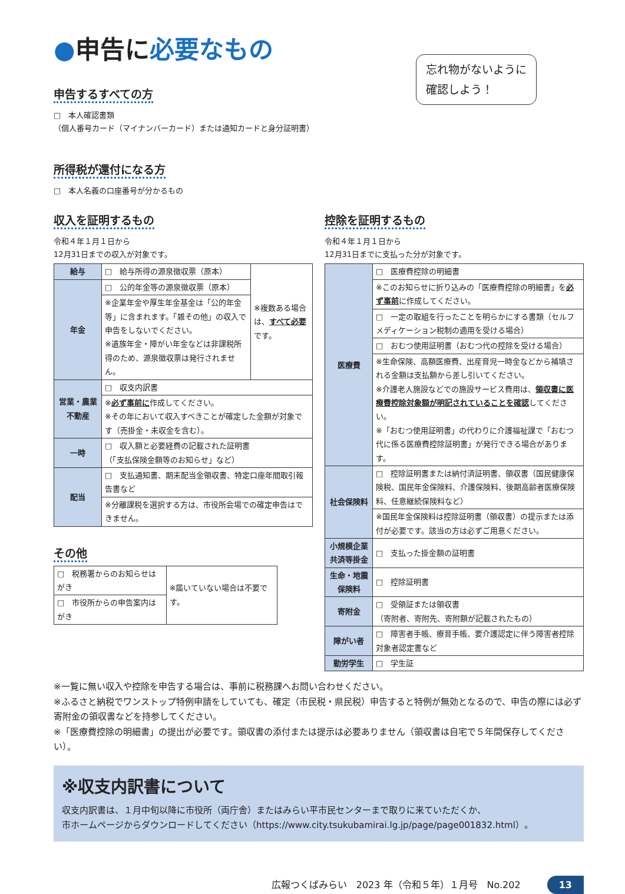●申告に必要なもの
忘れ物がないように
確認しよう！
申告するすべての方
□　本人確認書類
（個人番号カード（マイナンバーカード）または通知カードと身分証明書）
所得税が還付になる方
□　本人名義の口座番号が分かるもの
収入を証明するもの
令和４年１月１日から
12月31日までの収入が対象です。
| 給与 | □ 給与所得の源泉徴収票（原本） | ※複数ある場合は、 すべて必要 です。 |
| 年金 | □ 公的年金等の源泉徴収票（原本） | |
| | ※企業年金や厚生年金基金は「公的年金等」に含まれます。「雑その他」の収入で申告をしないでください。 ※遺族年金・障がい年金などは非課税所得のため、源泉徴収票は発行されません。 | |
| 営業・農業 不動産 | □ 収支内訳書 | |
| | ※ 必ず事前に 作成してください。 ※その年において収入すべきことが確定した金額が対象です（売掛金・未収金を含む）。 | |
| 一時 | □ 収入額と必要経費の記載された証明書 （「支払保険金額等のお知らせ」など） | |
| 配当 | □ 支払通知書、期末配当金領収書、特定口座年間取引報告書など | |
| | ※分離課税を選択する方は、市役所会場での確定申告はできません。 | |
その他
| □ 税務署からのお知らせはがき | ※届いていない場合は不要です。 |
| □ 市役所からの申告案内はがき | |
控除を証明するもの
令和４年１月１日から
12月31日までに支払った分が対象です。
| 医療費 | □ 医療費控除の明細書 |
| | ※このお知らせに折り込みの「医療費控除の明細書」を 必ず事前 に作成してください。 |
| | □ 一定の取組を行ったことを明らかにする書類（セルフメディケーション税制の適用を受ける場合） |
| | □ おむつ使用証明書（おむつ代の控除を受ける場合） |
| | ※生命保険、高額医療費、出産育児一時金などから補填される金額は支払額から差し引いてください。 ※介護老人施設などでの施設サービス費用は、 領収書に医療費控除対象額が明記されていることを確認 してください。 ※「おむつ使用証明書」の代わりに介護福祉課で「おむつ代に係る医療費控除証明書」が発行できる場合があります。 |
| 社会保険料 | □ 控除証明書または納付済証明書、領収書（国民健康保険税、国民年金保険料、介護保険料、後期高齢者医療保険料、任意継続保険料など） |
| | ※国民年金保険料は控除証明書（領収書）の提示または添付が必要です。該当の方は必ずご用意ください。 |
| 小規模企業 共済等掛金 | □ 支払った掛金額の証明書 |
| 生命・地震 保険料 | □ 控除証明書 |
| 寄附金 | □ 受領証または領収書 （寄附者、寄附先、寄附額が記載されたもの） |
| 障がい者 | □ 障害者手帳、療育手帳、要介護認定に伴う障害者控除対象者認定書など |
| 勤労学生 | □ 学生証 |
※一覧に無い収入や控除を申告する場合は、事前に税務課へお問い合わせください。
※ふるさと納税でワンストップ特例申請をしていても、確定（市民税・県民税）申告すると特例が無効となるので、申告の際には必ず寄附金の領収書などを持参してください。
※「医療費控除の明細書」の提出が必要です。領収書の添付または提示は必要ありません（領収書は自宅で５年間保存してください）。
※収支内訳書について
収支内訳書は、１月中旬以降に市役所（両庁舎）またはみらい平市民センターまで取りに来ていただくか、
市ホームページからダウンロードしてください（https://www.city.tsukubamirai.lg.jp/page/page001832.html）。
広報つくばみらい　2023 年（令和５年）１月号　No.202 13